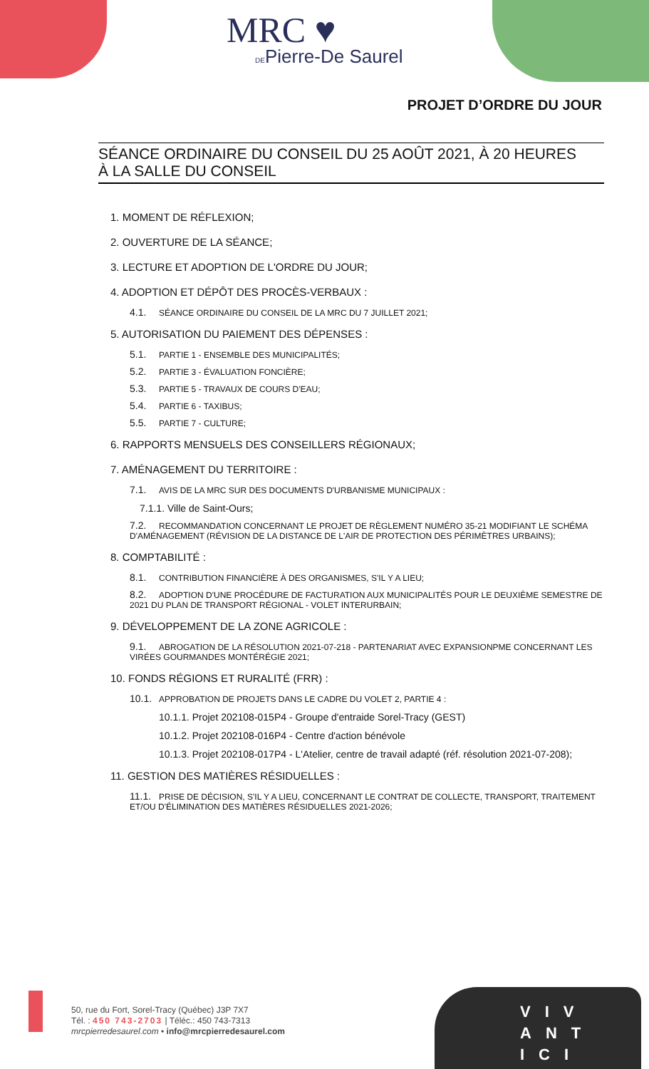MRC ♥
DEPierre-De Saurel
PROJET D’ORDRE DU JOUR
SÉANCE ORDINAIRE DU CONSEIL DU 25 AOÛT 2021, À 20 HEURES
À LA SALLE DU CONSEIL
1. MOMENT DE RÉFLEXION;
2. OUVERTURE DE LA SÉANCE;
3. LECTURE ET ADOPTION DE L'ORDRE DU JOUR;
4. ADOPTION ET DÉPÔT DES PROCÈS-VERBAUX :
4.1. SÉANCE ORDINAIRE DU CONSEIL DE LA MRC DU 7 JUILLET 2021;
5. AUTORISATION DU PAIEMENT DES DÉPENSES :
5.1. PARTIE 1 - ENSEMBLE DES MUNICIPALITÉS;
5.2. PARTIE 3 - ÉVALUATION FONCIÈRE;
5.3. PARTIE 5 - TRAVAUX DE COURS D'EAU;
5.4. PARTIE 6 - TAXIBUS;
5.5. PARTIE 7 - CULTURE;
6. RAPPORTS MENSUELS DES CONSEILLERS RÉGIONAUX;
7. AMÉNAGEMENT DU TERRITOIRE :
7.1. AVIS DE LA MRC SUR DES DOCUMENTS D'URBANISME MUNICIPAUX :
7.1.1. Ville de Saint-Ours;
7.2. RECOMMANDATION CONCERNANT LE PROJET DE RÈGLEMENT NUMÉRO 35-21 MODIFIANT LE SCHÉMA D'AMÉNAGEMENT (RÉVISION DE LA DISTANCE DE L'AIR DE PROTECTION DES PÉRIMÈTRES URBAINS);
8. COMPTABILITÉ :
8.1. CONTRIBUTION FINANCIÈRE À DES ORGANISMES, S'IL Y A LIEU;
8.2. ADOPTION D'UNE PROCÉDURE DE FACTURATION AUX MUNICIPALITÉS POUR LE DEUXIÈME SEMESTRE DE 2021 DU PLAN DE TRANSPORT RÉGIONAL - VOLET INTERURBAIN;
9. DÉVELOPPEMENT DE LA ZONE AGRICOLE :
9.1. ABROGATION DE LA RÉSOLUTION 2021-07-218 - PARTENARIAT AVEC EXPANSIONPME CONCERNANT LES VIRÉES GOURMANDES MONTÉRÉGIE 2021;
10. FONDS RÉGIONS ET RURALITÉ (FRR) :
10.1. APPROBATION DE PROJETS DANS LE CADRE DU VOLET 2, PARTIE 4 :
10.1.1. Projet 202108-015P4 - Groupe d'entraide Sorel-Tracy (GEST)
10.1.2. Projet 202108-016P4 - Centre d'action bénévole
10.1.3. Projet 202108-017P4 - L'Atelier, centre de travail adapté (réf. résolution 2021-07-208);
11. GESTION DES MATIÈRES RÉSIDUELLES :
11.1. PRISE DE DÉCISION, S'IL Y A LIEU, CONCERNANT LE CONTRAT DE COLLECTE, TRANSPORT, TRAITEMENT ET/OU D'ÉLIMINATION DES MATIÈRES RÉSIDUELLES 2021-2026;
50, rue du Fort, Sorel-Tracy (Québec) J3P 7X7
Tél. : 450 743-2703 | Téléc.: 450 743-7313
mrcpierredesaurel.com • info@mrcpierredesaurel.com
VIV
ANT
ICI